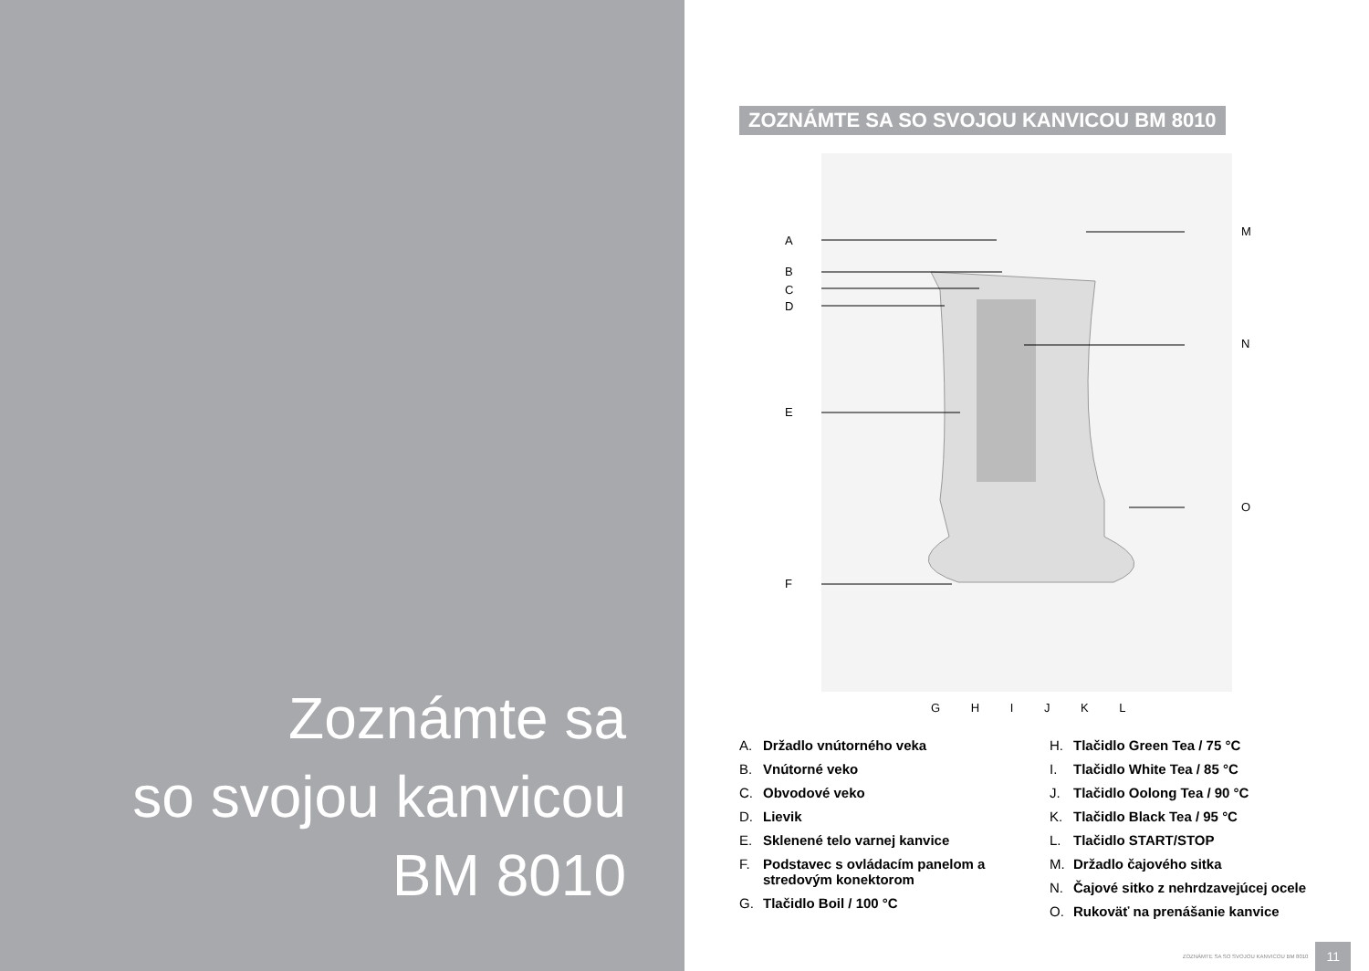Zoznámte sa
so svojou kanvicou
BM 8010
ZOZNÁMTE SA SO SVOJOU KANVICOU BM 8010
A
B
C
D
E
F
M
N
O
G H I J K L
A. Držadlo vnútorného veka
B. Vnútorné veko
C. Obvodové veko
D. Lievik
E. Sklenené telo varnej kanvice
F. Podstavec s ovládacím panelom a stredovým konektorom
G. Tlačidlo Boil / 100 °C
H. Tlačidlo Green Tea / 75 °C
I. Tlačidlo White Tea / 85 °C
J. Tlačidlo Oolong Tea / 90 °C
K. Tlačidlo Black Tea / 95 °C
L. Tlačidlo START/STOP
M. Držadlo čajového sitka
N. Čajové sitko z nehrdzavejúcej ocele
O. Rukoväť na prenášanie kanvice
ZOZNÁMTE SA SO SVOJOU KANVICOU BM 8010 11